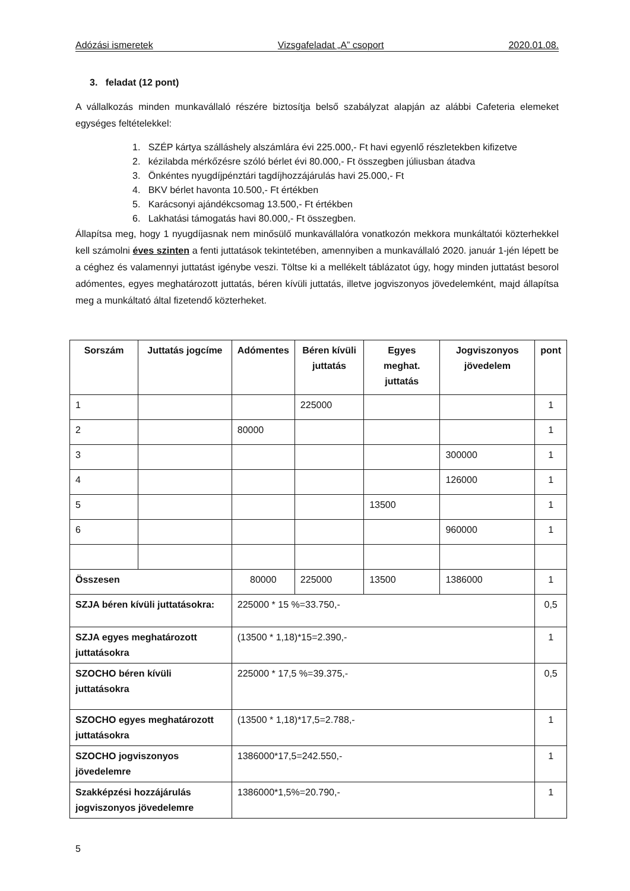Adózási ismeretek Vizsgafeladat „A” csoport 2020.01.08.
3. feladat (12 pont)
A vállalkozás minden munkavállaló részére biztosítja belső szabályzat alapján az alábbi Cafeteria elemeket egységes feltételekkel:
1. SZÉP kártya szálláshely alszámlára évi 225.000,- Ft havi egyenlő részletekben kifizetve
2. kézilabda mérkőzésre szóló bérlet évi 80.000,- Ft összegben júliusban átadva
3. Önkéntes nyugdíjpénztári tagdíjhozzájárulás havi 25.000,- Ft
4. BKV bérlet havonta 10.500,- Ft értékben
5. Karácsonyi ajándékcsomag 13.500,- Ft értékben
6. Lakhatási támogatás havi 80.000,- Ft összegben.
Állapítsa meg, hogy 1 nyugdíjasnak nem minősülő munkavállalóra vonatkozón mekkora munkáltatói közterhekkel kell számolni éves szinten a fenti juttatások tekintetében, amennyiben a munkavállaló 2020. január 1-jén lépett be a céghez és valamennyi juttatást igénybe veszi. Töltse ki a mellékelt táblázatot úgy, hogy minden juttatást besorol adómentes, egyes meghatározott juttatás, béren kívüli juttatás, illetve jogviszonyos jövedelemként, majd állapítsa meg a munkáltató által fizetendő közterheket.
| Sorszám | Juttatás jogcíme | Adómentes | Béren kívüli juttatás | Egyes meghat. juttatás | Jogviszonyos jövedelem | pont |
| --- | --- | --- | --- | --- | --- | --- |
| 1 | | | 225000 | | | 1 |
| 2 | | 80000 | | | | 1 |
| 3 | | | | | 300000 | 1 |
| 4 | | | | | 126000 | 1 |
| 5 | | | | 13500 | | 1 |
| 6 | | | | | 960000 | 1 |
| Összesen | | 80000 | 225000 | 13500 | 1386000 | 1 |
| SZJA béren kívüli juttatásokra: | | 225000 * 15 %=33.750,- | | | | 0,5 |
| SZJA egyes meghatározott juttatásokra | | (13500 * 1,18)*15=2.390,- | | | | 1 |
| SZOCHO béren kívüli juttatásokra | | 225000 * 17,5 %=39.375,- | | | | 0,5 |
| SZOCHO egyes meghatározott juttatásokra | | (13500 * 1,18)*17,5=2.788,- | | | | 1 |
| SZOCHO jogviszonyos jövedelemre | | 1386000*17,5=242.550,- | | | | 1 |
| Szakképzési hozzájárulás jogviszonyos jövedelemre | | 1386000*1,5%=20.790,- | | | | 1 |
5